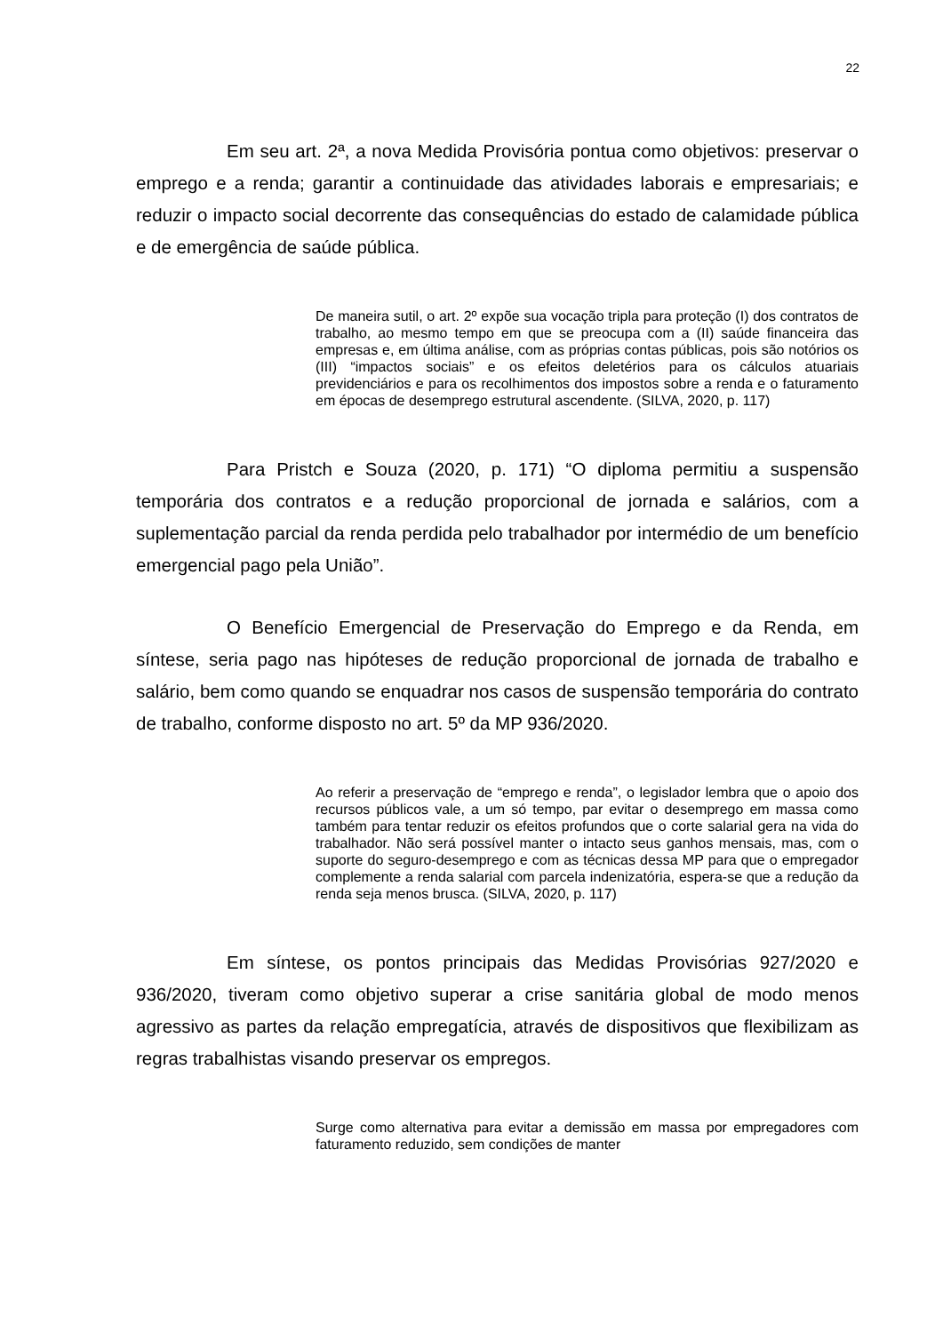22
Em seu art. 2ª, a nova Medida Provisória pontua como objetivos: preservar o emprego e a renda; garantir a continuidade das atividades laborais e empresariais; e reduzir o impacto social decorrente das consequências do estado de calamidade pública e de emergência de saúde pública.
De maneira sutil, o art. 2º expõe sua vocação tripla para proteção (I) dos contratos de trabalho, ao mesmo tempo em que se preocupa com a (II) saúde financeira das empresas e, em última análise, com as próprias contas públicas, pois são notórios os (III) “impactos sociais” e os efeitos deletérios para os cálculos atuariais previdenciários e para os recolhimentos dos impostos sobre a renda e o faturamento em épocas de desemprego estrutural ascendente. (SILVA, 2020, p. 117)
Para Pristch e Souza (2020, p. 171) “O diploma permitiu a suspensão temporária dos contratos e a redução proporcional de jornada e salários, com a suplementação parcial da renda perdida pelo trabalhador por intermédio de um benefício emergencial pago pela União”.
O Benefício Emergencial de Preservação do Emprego e da Renda, em síntese, seria pago nas hipóteses de redução proporcional de jornada de trabalho e salário, bem como quando se enquadrar nos casos de suspensão temporária do contrato de trabalho, conforme disposto no art. 5º da MP 936/2020.
Ao referir a preservação de “emprego e renda”, o legislador lembra que o apoio dos recursos públicos vale, a um só tempo, par evitar o desemprego em massa como também para tentar reduzir os efeitos profundos que o corte salarial gera na vida do trabalhador. Não será possível manter o intacto seus ganhos mensais, mas, com o suporte do seguro-desemprego e com as técnicas dessa MP para que o empregador complemente a renda salarial com parcela indenizatória, espera-se que a redução da renda seja menos brusca. (SILVA, 2020, p. 117)
Em síntese, os pontos principais das Medidas Provisórias 927/2020 e 936/2020, tiveram como objetivo superar a crise sanitária global de modo menos agressivo as partes da relação empregatícia, através de dispositivos que flexibilizam as regras trabalhistas visando preservar os empregos.
Surge como alternativa para evitar a demissão em massa por empregadores com faturamento reduzido, sem condições de manter